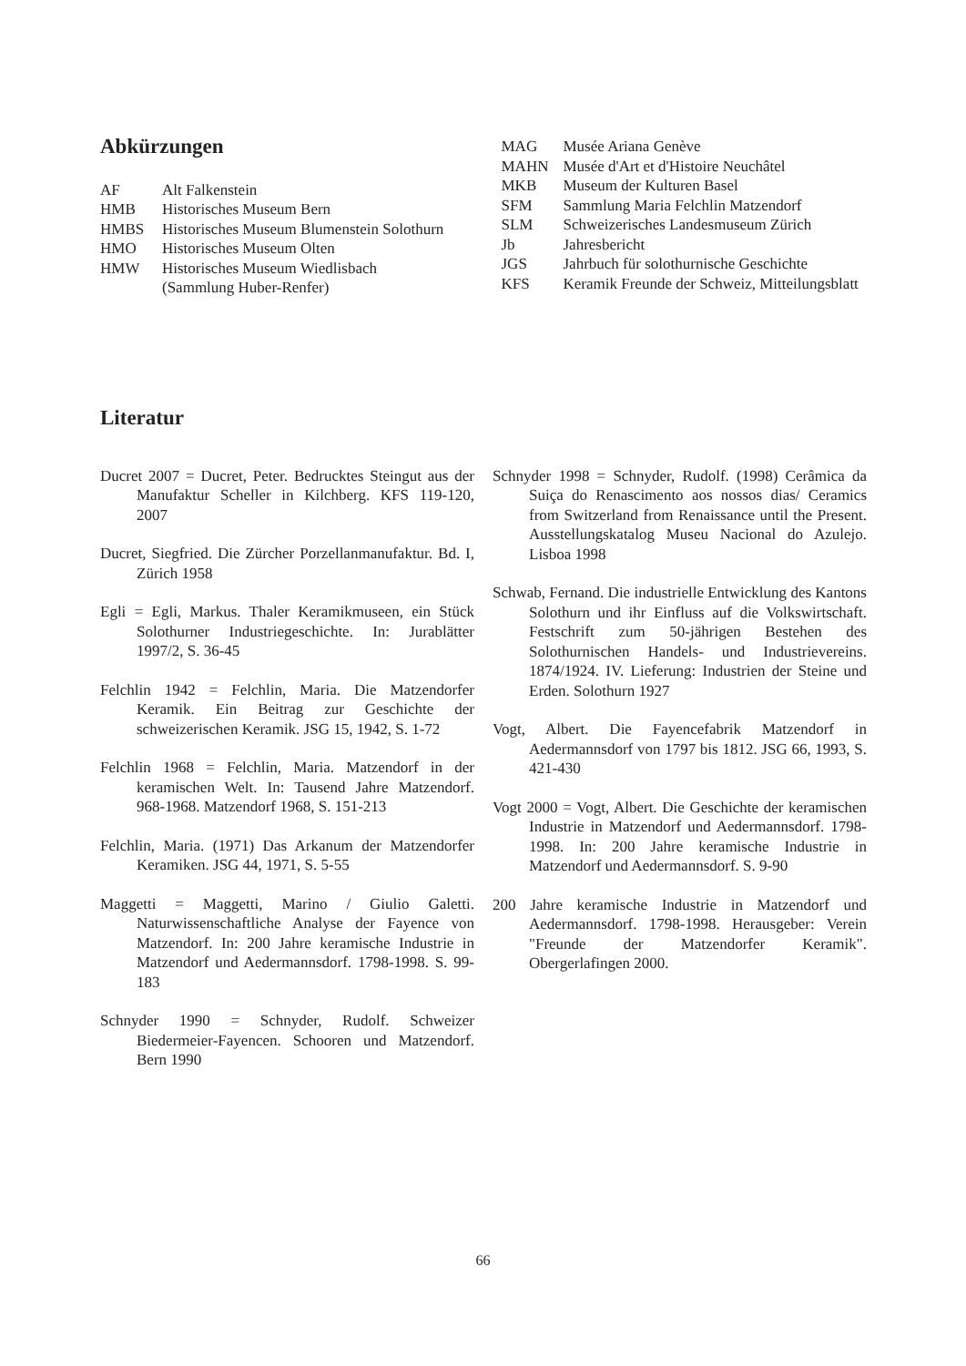Abkürzungen
| AF | Alt Falkenstein |
| HMB | Historisches Museum Bern |
| HMBS | Historisches Museum Blumenstein Solothurn |
| HMO | Historisches Museum Olten |
| HMW | Historisches Museum Wiedlisbach (Sammlung Huber-Renfer) |
| MAG | Musée Ariana Genève |
| MAHN | Musée d'Art et d'Histoire Neuchâtel |
| MKB | Museum der Kulturen Basel |
| SFM | Sammlung Maria Felchlin Matzendorf |
| SLM | Schweizerisches Landesmuseum Zürich |
| Jb | Jahresbericht |
| JGS | Jahrbuch für solothurnische Geschichte |
| KFS | Keramik Freunde der Schweiz, Mitteilungsblatt |
Literatur
Ducret 2007 = Ducret, Peter. Bedrucktes Steingut aus der Manufaktur Scheller in Kilchberg. KFS 119-120, 2007
Ducret, Siegfried. Die Zürcher Porzellanmanufaktur. Bd. I, Zürich 1958
Egli = Egli, Markus. Thaler Keramikmuseen, ein Stück Solothurner Industriegeschichte. In: Jurablätter 1997/2, S. 36-45
Felchlin 1942 = Felchlin, Maria. Die Matzendorfer Keramik. Ein Beitrag zur Geschichte der schweizerischen Keramik. JSG 15, 1942, S. 1-72
Felchlin 1968 = Felchlin, Maria. Matzendorf in der keramischen Welt. In: Tausend Jahre Matzendorf. 968-1968. Matzendorf 1968, S. 151-213
Felchlin, Maria. (1971) Das Arkanum der Matzendorfer Keramiken. JSG 44, 1971, S. 5-55
Maggetti = Maggetti, Marino / Giulio Galetti. Naturwissenschaftliche Analyse der Fayence von Matzendorf. In: 200 Jahre keramische Industrie in Matzendorf und Aedermannsdorf. 1798-1998. S. 99-183
Schnyder 1990 = Schnyder, Rudolf. Schweizer Biedermeier-Fayencen. Schooren und Matzendorf. Bern 1990
Schnyder 1998 = Schnyder, Rudolf. (1998) Cerâmica da Suiça do Renascimento aos nossos dias/ Ceramics from Switzerland from Renaissance until the Present. Ausstellungskatalog Museu Nacional do Azulejo. Lisboa 1998
Schwab, Fernand. Die industrielle Entwicklung des Kantons Solothurn und ihr Einfluss auf die Volkswirtschaft. Festschrift zum 50-jährigen Bestehen des Solothurnischen Handels- und Industrievereins. 1874/1924. IV. Lieferung: Industrien der Steine und Erden. Solothurn 1927
Vogt, Albert. Die Fayencefabrik Matzendorf in Aedermannsdorf von 1797 bis 1812. JSG 66, 1993, S. 421-430
Vogt 2000 = Vogt, Albert. Die Geschichte der keramischen Industrie in Matzendorf und Aedermannsdorf. 1798-1998. In: 200 Jahre keramische Industrie in Matzendorf und Aedermannsdorf. S. 9-90
200 Jahre keramische Industrie in Matzendorf und Aedermannsdorf. 1798-1998. Herausgeber: Verein "Freunde der Matzendorfer Keramik". Obergerlafingen 2000.
66